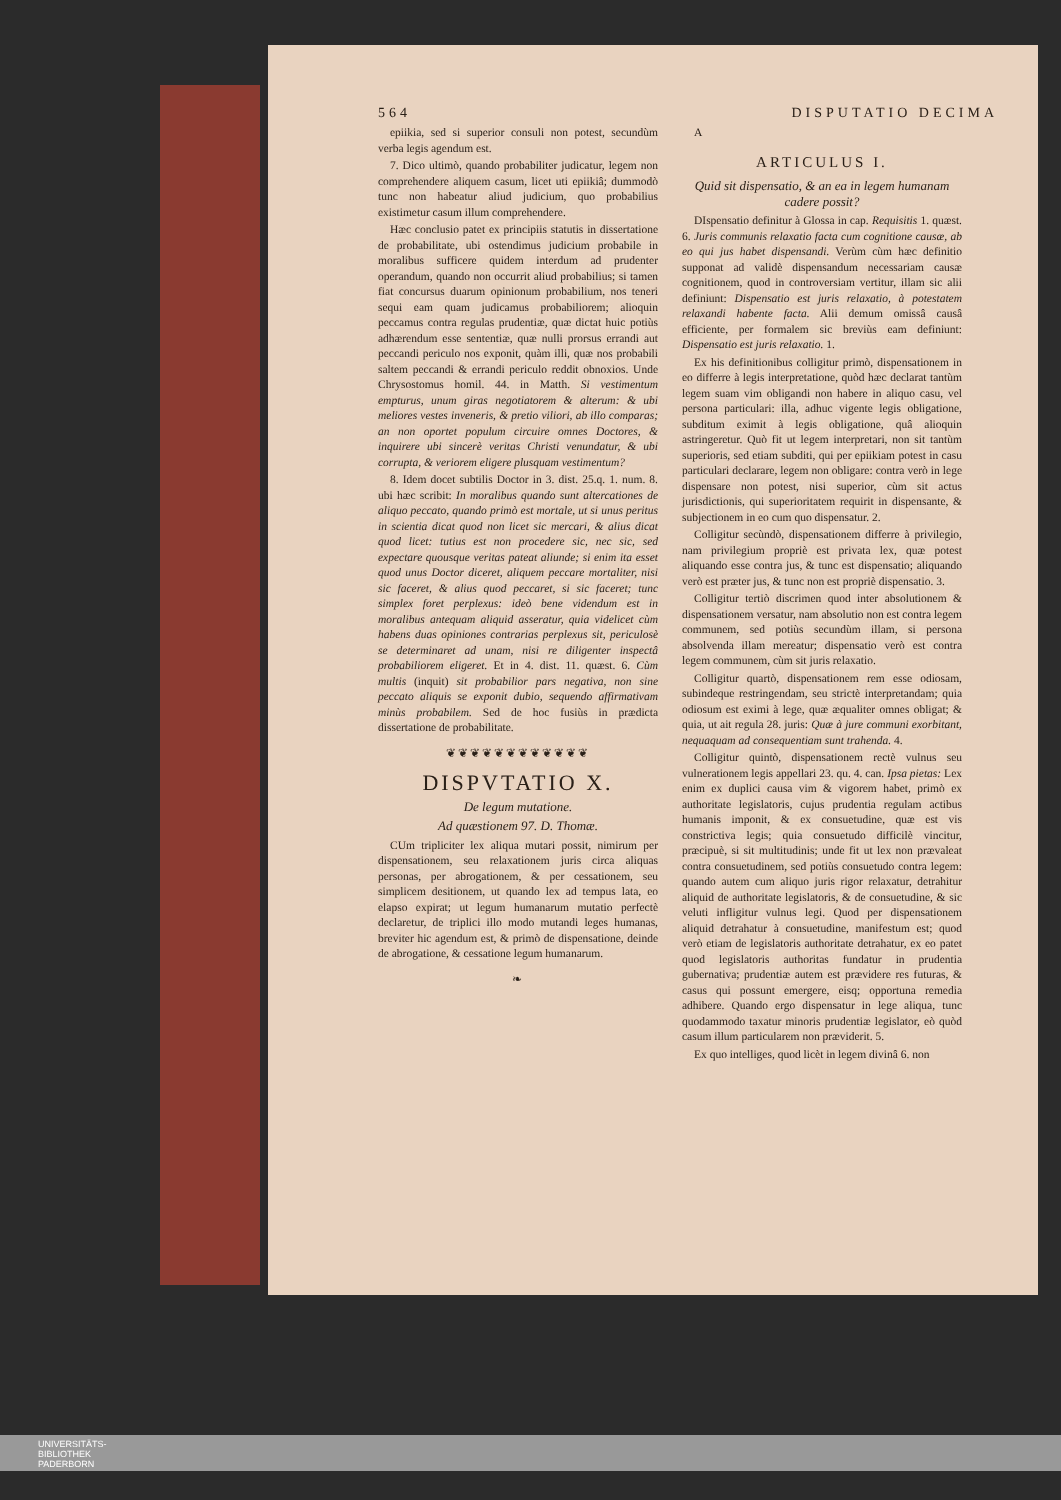564 DISPUTATIO DECIMA
epiikia, sed si superior consuli non potest, secundùm verba legis agendum est.
7. Dico ultimò, quando probabiliter judicatur, legem non comprehendere aliquem casum, licet uti epiikiâ; dummodò tunc non habeatur aliud judicium, quo probabilius existimetur casum illum comprehendere.
Hæc conclusio patet ex principiis statutis in dissertatione de probabilitate, ubi ostendimus judicium probabile in moralibus sufficere quidem interdum ad prudenter operandum, quando non occurrit aliud probabilius; si tamen fiat concursus duarum opinionum probabilium, nos teneri sequi eam quam judicamus probabiliorem; alioquin peccamus contra regulas prudentiæ, quæ dictat huic potiùs adhærendum esse sententiæ, quæ nulli prorsus errandi aut peccandi periculo nos exponit, quàm illi, quæ nos probabili saltem peccandi & errandi periculo reddit obnoxios. Unde Chrysostomus homil. 44. in Matth. Si vestimentum empturus, unum giras negotiatorem & alterum: & ubi meliores vestes inveneris, & pretio viliori, ab illo comparas; an non oportet populum circuire omnes Doctores, & inquirere ubi sincerè veritas Christi venundatur, & ubi corrupta, & veriorem eligere plusquam vestimentum?
8. Idem docet subtilis Doctor in 3. dist. 25.q. 1. num. 8. ubi hæc scribit: In moralibus quando sunt altercationes de aliquo peccato, quando primò est mortale, ut si unus peritus in scientia dicat quod non licet sic mercari, & alius dicat quod licet: tutius est non procedere sic, nec sic, sed expectare quousque veritas pateat aliunde; si enim ita esset quod unus Doctor diceret, aliquem peccare mortaliter, nisi sic faceret, & alius quod peccaret, si sic faceret; tunc simplex foret perplexus: ideò bene videndum est in moralibus antequam aliquid asseratur, quia videlicet cùm habens duas opiniones contrarias perplexus sit, periculosè se determinaret ad unam, nisi re diligenter inspectâ probabiliorem eligeret. Et in 4. dist. 11. quæst. 6. Cùm multis (inquit) sit probabilior pars negativa, non sine peccato aliquis se exponit dubio, sequendo affirmativam minùs probabilem. Sed de hoc fusiùs in prædicta dissertatione de probabilitate.
❦❦❦❦❦❦❦❦❦❦❦❦
DISPVTATIO X.
De legum mutatione.
Ad quæstionem 97. D. Thomæ.
CUm tripliciter lex aliqua mutari possit, nimirum per dispensationem, seu relaxationem juris circa aliquas personas, per abrogationem, & per cessationem, seu simplicem desitionem, ut quando lex ad tempus lata, eo elapso expirat; ut legum humanarum mutatio perfectè declaretur, de triplici illo modo mutandi leges humanas, breviter hic agendum est, & primò de dispensatione, deinde de abrogatione, & cessatione legum humanarum.
❧
A
ARTICULUS I.
Quid sit dispensatio, & an ea in legem humanam cadere possit?
DIspensatio definitur à Glossa in cap. Requisitis 1. quæst. 6. Juris communis relaxatio facta cum cognitione causæ, ab eo qui jus habet dispensandi. Verùm cùm hæc definitio supponat ad validè dispensandum necessariam causæ cognitionem, quod in controversiam vertitur, illam sic alii definiunt: Dispensatio est juris relaxatio, à potestatem relaxandi habente facta. Alii demum omissâ causâ efficiente, per formalem sic breviùs eam definiunt: Dispensatio est juris relaxatio. 1.
Ex his definitionibus colligitur primò, dispensationem in eo differre à legis interpretatione, quòd hæc declarat tantùm legem suam vim obligandi non habere in aliquo casu, vel persona particulari: illa, adhuc vigente legis obligatione, subditum eximit à legis obligatione, quâ alioquin astringeretur. Quò fit ut legem interpretari, non sit tantùm superioris, sed etiam subditi, qui per epiikiam potest in casu particulari declarare, legem non obligare: contra verò in lege dispensare non potest, nisi superior, cùm sit actus jurisdictionis, qui superioritatem requirit in dispensante, & subjectionem in eo cum quo dispensatur. 2.
Colligitur secùndò, dispensationem differre à privilegio, nam privilegium propriè est privata lex, quæ potest aliquando esse contra jus, & tunc est dispensatio; aliquando verò est præter jus, & tunc non est propriè dispensatio. 3.
Colligitur tertiò discrimen quod inter absolutionem & dispensationem versatur, nam absolutio non est contra legem communem, sed potiùs secundùm illam, si persona absolvenda illam mereatur; dispensatio verò est contra legem communem, cùm sit juris relaxatio.
Colligitur quartò, dispensationem rem esse odiosam, subindeque restringendam, seu strictè interpretandam; quia odiosum est eximi à lege, quæ æqualiter omnes obligat; & quia, ut ait regula 28. juris: Quæ à jure communi exorbitant, nequaquam ad consequentiam sunt trahenda. 4.
Colligitur quintò, dispensationem rectè vulnus seu vulnerationem legis appellari 23. qu. 4. can. Ipsa pietas: Lex enim ex duplici causa vim & vigorem habet, primò ex authoritate legislatoris, cujus prudentia regulam actibus humanis imponit, & ex consuetudine, quæ est vis constrictiva legis; quia consuetudo difficilè vincitur, præcipuè, si sit multitudinis; unde fit ut lex non prævaleat contra consuetudinem, sed potiùs consuetudo contra legem: quando autem cum aliquo juris rigor relaxatur, detrahitur aliquid de authoritate legislatoris, & de consuetudine, & sic veluti infligitur vulnus legi. Quod per dispensationem aliquid detrahatur à consuetudine, manifestum est; quod verò etiam de legislatoris authoritate detrahatur, ex eo patet quod legislatoris authoritas fundatur in prudentia gubernativa; prudentiæ autem est prævidere res futuras, & casus qui possunt emergere, eisq; opportuna remedia adhibere. Quando ergo dispensatur in lege aliqua, tunc quodammodo taxatur minoris prudentiæ legislator, eò quòd casum illum particularem non præviderit. 5.
Ex quo intelliges, quod licèt in legem divinâ 6. non
UNIVERSITÄTS-
BIBLIOTHEK
PADERBORN